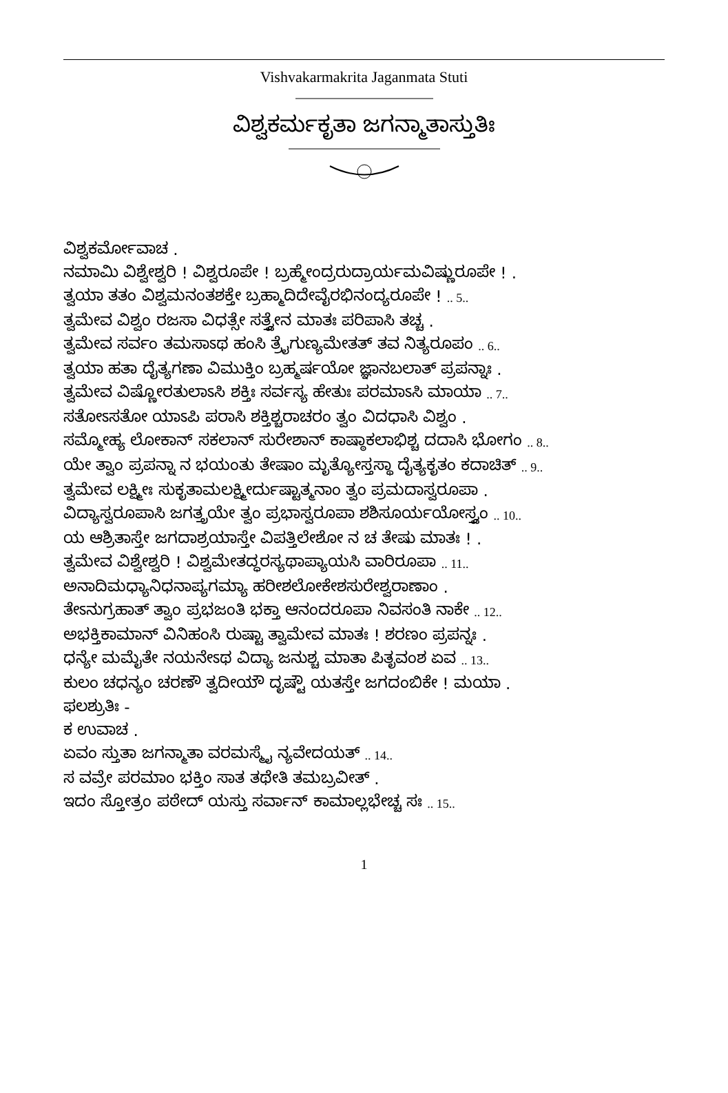Vishvakarmakrita Jaganmata Stuti
ವಿಶ್ವಕರ್ಮಕೃತಾ ಜಗನ್ಮಾತಾಸ್ತುತಿಃ
ವಿಶ್ವಕರ್ಮೋವಾಚ .
ನಮಾಮಿ ವಿಶ್ವೇಶ್ವರಿ ! ವಿಶ್ವರೂಪೇ ! ಬ್ರಹ್ಮೇಂದ್ರರುದ್ರಾರ್ಯಮವಿಷ್ಣುರೂಪೇ ! .
ತ್ವಯಾ ತತಂ ವಿಶ್ವಮನಂತಶಕ್ತೇ ಬ್ರಹ್ಮಾದಿದೇವೈರಭಿನಂದ್ಯರೂಪೇ ! .. 5..
ತ್ವಮೇವ ವಿಶ್ವಂ ರಜಸಾ ವಿಧತ್ಸೇ ಸತ್ತ್ವೇನ ಮಾತಃ ಪರಿಪಾಸಿ ತಚ್ಚ .
ತ್ವಮೇವ ಸರ್ವಂ ತಮಸಾಽಥ ಹಂಸಿ ತ್ರೈಗುಣ್ಯಮೇತತ್ ತವ ನಿತ್ಯರೂಪಂ .. 6..
ತ್ವಯಾ ಹತಾ ದೈತ್ಯಗಣಾ ವಿಮುಕ್ತಿಂ ಬ್ರಹ್ಮರ್ಷಯೋ ಜ್ಞಾನಬಲಾತ್ ಪ್ರಪನ್ನಾಃ .
ತ್ವಮೇವ ವಿಷ್ಣೋರತುಲಾಽಸಿ ಶಕ್ತಿಃ ಸರ್ವಸ್ಯ ಹೇತುಃ ಪರಮಾಽಸಿ ಮಾಯಾ .. 7..
ಸತೋಽಸತೋ ಯಾಽಪಿ ಪರಾಸಿ ಶಕ್ತಿಶ್ಚರಾಚರಂ ತ್ವಂ ವಿದಧಾಸಿ ವಿಶ್ವಂ .
ಸಮ್ಮೋಹ್ಯ ಲೋಕಾನ್ ಸಕಲಾನ್ ಸುರೇಶಾನ್ ಕಾಷ್ಠಾಕಲಾಭಿಶ್ಚ ದದಾಸಿ ಭೋಗಂ .. 8..
ಯೇ ತ್ವಾಂ ಪ್ರಪನ್ನಾ ನ ಭಯಂತು ತೇಷಾಂ ಮೃತ್ಯೋಸ್ತಸ್ಥಾ ದೈತ್ಯಕೃತಂ ಕದಾಚಿತ್ .. 9..
ತ್ವಮೇವ ಲಕ್ಷ್ಮೀಃ ಸುಕೃತಾಮಲಕ್ಷ್ಮೀರ್ದುಷ್ಟಾತ್ಮನಾಂ ತ್ವಂ ಪ್ರಮದಾಸ್ವರೂಪಾ .
ವಿದ್ಯಾಸ್ವರೂಪಾಸಿ ಜಗತ್ತ್ರಯೇ ತ್ವಂ ಪ್ರಭಾಸ್ವರೂಪಾ ಶಶಿಸೂರ್ಯಯೋಸ್ತ್ವಂ .. 10..
ಯ ಆಶ್ರಿತಾಸ್ತೇ ಜಗದಾಶ್ರಯಾಸ್ತೇ ವಿಪತ್ತಿಲೇಶೋ ನ ಚ ತೇಷು ಮಾತಃ ! .
ತ್ವಮೇವ ವಿಶ್ವೇಶ್ವರಿ ! ವಿಶ್ವಮೇತದ್ಧರಸ್ಯಥಾಪ್ಯಾಯಸಿ ವಾರಿರೂಪಾ .. 11..
ಅನಾದಿಮಧ್ಯಾನಿಧನಾಪ್ಯಗಮ್ಯಾ ಹರೀಶಲೋಕೇಶಸುರೇಶ್ವರಾಣಾಂ .
ತೇಽನುಗ್ರಹಾತ್ ತ್ವಾಂ ಪ್ರಭಜಂತಿ ಭಕ್ತಾ ಆನಂದರೂಪಾ ನಿವಸಂತಿ ನಾಕೇ .. 12..
ಅಭಕ್ತಿಕಾಮಾನ್ ವಿನಿಹಂಸಿ ರುಷ್ಟಾ ತ್ವಾಮೇವ ಮಾತಃ ! ಶರಣಂ ಪ್ರಪನ್ನಃ .
ಧನ್ಯೇ ಮಮೈತೇ ನಯನೇಽಥ ವಿದ್ಯಾ ಜನುಶ್ಚ ಮಾತಾ ಪಿತೃವಂಶ ಏವ .. 13..
ಕುಲಂ ಚಧನ್ಯಂ ಚರಣೌ ತ್ವದೀಯೌ ದೃಷ್ಟೌ ಯತಸ್ತೇ ಜಗದಂಬಿಕೇ ! ಮಯಾ .
ಫಲಶ್ರುತಿಃ -
ಕ ಉವಾಚ .
ಏವಂ ಸ್ತುತಾ ಜಗನ್ಮಾತಾ ವರಮಸ್ಮೈ ನ್ಯವೇದಯತ್ .. 14..
ಸ ವವ್ರೇ ಪರಮಾಂ ಭಕ್ತಿಂ ಸಾತ ತಥೇತಿ ತಮಬ್ರವೀತ್ .
ಇದಂ ಸ್ತೋತ್ರಂ ಪಠೇದ್ ಯಸ್ತು ಸರ್ವಾನ್ ಕಾಮಾಲ್ಲಭೇಚ್ಚ ಸಃ .. 15..
1